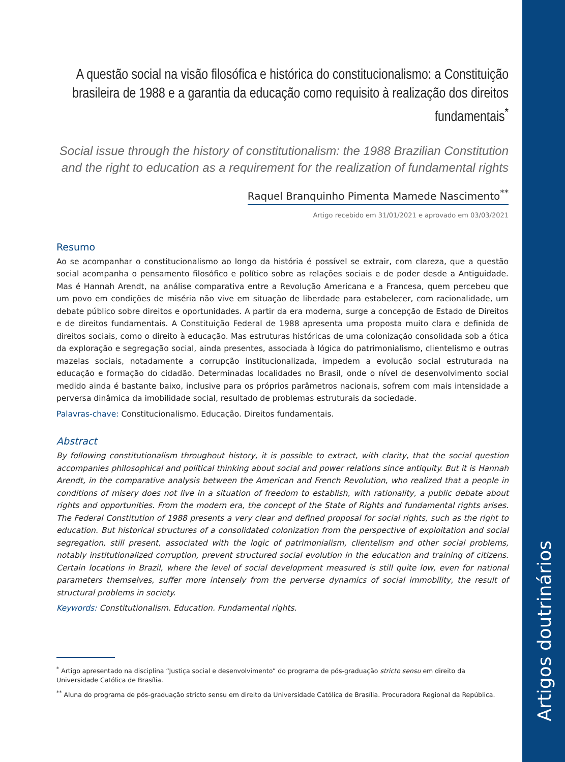Artigos doutrinários
A questão social na visão filosófica e histórica do constitucionalismo: a Constituição brasileira de 1988 e a garantia da educação como requisito à realização dos direitos fundamentais<sup>*</sup>
Social issue through the history of constitutionalism: the 1988 Brazilian Constitution and the right to education as a requirement for the realization of fundamental rights
Raquel Branquinho Pimenta Mamede Nascimento<sup>**</sup>
Artigo recebido em 31/01/2021 e aprovado em 03/03/2021
Resumo
Ao se acompanhar o constitucionalismo ao longo da história é possível se extrair, com clareza, que a questão social acompanha o pensamento filosófico e político sobre as relações sociais e de poder desde a Antiguidade. Mas é Hannah Arendt, na análise comparativa entre a Revolução Americana e a Francesa, quem percebeu que um povo em condições de miséria não vive em situação de liberdade para estabelecer, com racionalidade, um debate público sobre direitos e oportunidades. A partir da era moderna, surge a concepção de Estado de Direitos e de direitos fundamentais. A Constituição Federal de 1988 apresenta uma proposta muito clara e definida de direitos sociais, como o direito à educação. Mas estruturas históricas de uma colonização consolidada sob a ótica da exploração e segregação social, ainda presentes, associada à lógica do patrimonialismo, clientelismo e outras mazelas sociais, notadamente a corrupção institucionalizada, impedem a evolução social estruturada na educação e formação do cidadão. Determinadas localidades no Brasil, onde o nível de desenvolvimento social medido ainda é bastante baixo, inclusive para os próprios parâmetros nacionais, sofrem com mais intensidade a perversa dinâmica da imobilidade social, resultado de problemas estruturais da sociedade.
Palavras-chave: Constitucionalismo. Educação. Direitos fundamentais.
Abstract
By following constitutionalism throughout history, it is possible to extract, with clarity, that the social question accompanies philosophical and political thinking about social and power relations since antiquity. But it is Hannah Arendt, in the comparative analysis between the American and French Revolution, who realized that a people in conditions of misery does not live in a situation of freedom to establish, with rationality, a public debate about rights and opportunities. From the modern era, the concept of the State of Rights and fundamental rights arises. The Federal Constitution of 1988 presents a very clear and defined proposal for social rights, such as the right to education. But historical structures of a consolidated colonization from the perspective of exploitation and social segregation, still present, associated with the logic of patrimonialism, clientelism and other social problems, notably institutionalized corruption, prevent structured social evolution in the education and training of citizens. Certain locations in Brazil, where the level of social development measured is still quite low, even for national parameters themselves, suffer more intensely from the perverse dynamics of social immobility, the result of structural problems in society.
Keywords: Constitutionalism. Education. Fundamental rights.
<sup>*</sup> Artigo apresentado na disciplina “Justiça social e desenvolvimento” do programa de pós-graduação stricto sensu em direito da Universidade Católica de Brasília.
<sup>**</sup> Aluna do programa de pós-graduação stricto sensu em direito da Universidade Católica de Brasília. Procuradora Regional da República.